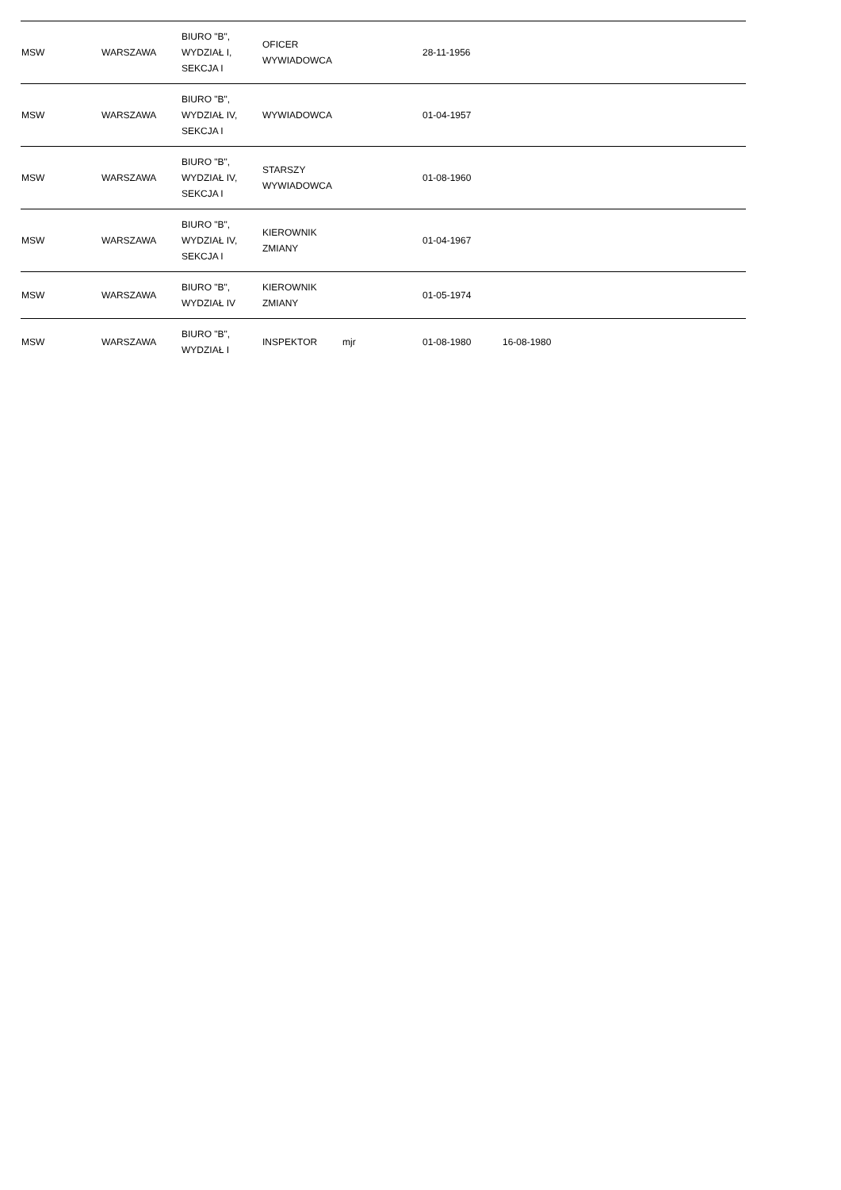| MSW | WARSZAWA | BIURO "B", WYDZIAŁ I, SEKCJA I | OFICER WYWIADOWCA | | 28-11-1956 | | | |
| MSW | WARSZAWA | BIURO "B", WYDZIAŁ IV, SEKCJA I | WYWIADOWCA | | 01-04-1957 | | | |
| MSW | WARSZAWA | BIURO "B", WYDZIAŁ IV, SEKCJA I | STARSZY WYWIADOWCA | | 01-08-1960 | | | |
| MSW | WARSZAWA | BIURO "B", WYDZIAŁ IV, SEKCJA I | KIEROWNIK ZMIANY | | 01-04-1967 | | | |
| MSW | WARSZAWA | BIURO "B", WYDZIAŁ IV | KIEROWNIK ZMIANY | | 01-05-1974 | | | |
| MSW | WARSZAWA | BIURO "B", WYDZIAŁ I | INSPEKTOR | mjr | 01-08-1980 | 16-08-1980 | | |